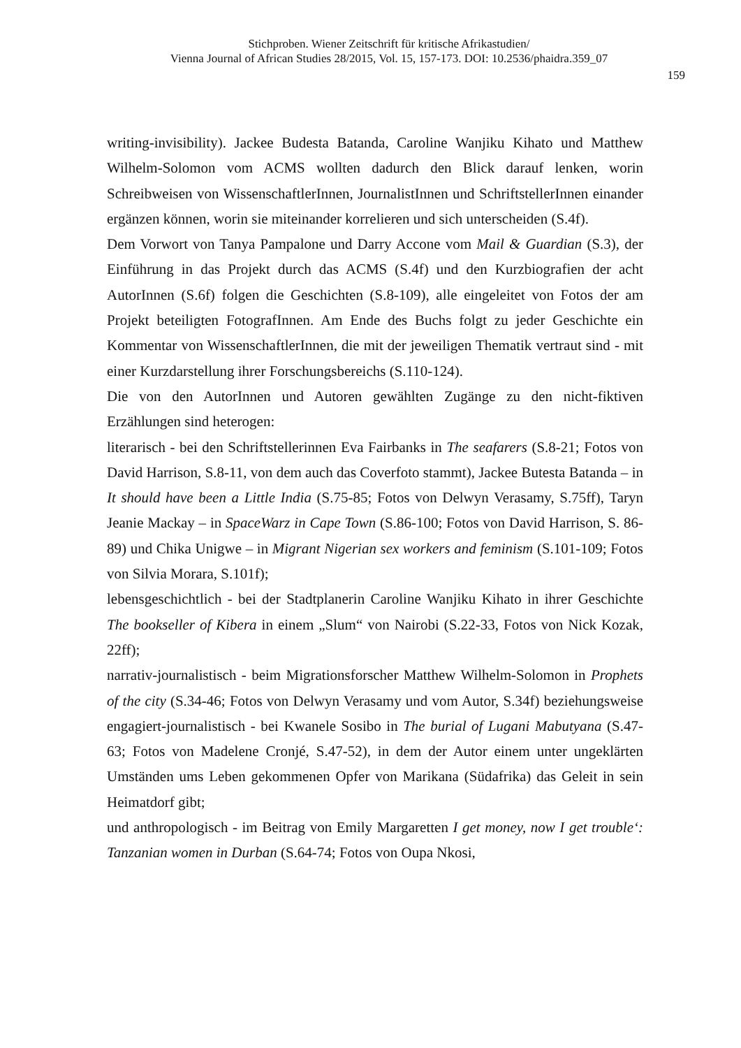Stichproben. Wiener Zeitschrift für kritische Afrikastudien/
Vienna Journal of African Studies 28/2015, Vol. 15, 157-173. DOI: 10.2536/phaidra.359_07
159
writing-invisibility). Jackee Budesta Batanda, Caroline Wanjiku Kihato und Matthew Wilhelm-Solomon vom ACMS wollten dadurch den Blick darauf lenken, worin Schreibweisen von WissenschaftlerInnen, JournalistInnen und SchriftstellerInnen einander ergänzen können, worin sie miteinander korrelieren und sich unterscheiden (S.4f).
Dem Vorwort von Tanya Pampalone und Darry Accone vom Mail & Guardian (S.3), der Einführung in das Projekt durch das ACMS (S.4f) und den Kurzbiografien der acht AutorInnen (S.6f) folgen die Geschichten (S.8-109), alle eingeleitet von Fotos der am Projekt beteiligten FotografInnen. Am Ende des Buchs folgt zu jeder Geschichte ein Kommentar von WissenschaftlerInnen, die mit der jeweiligen Thematik vertraut sind - mit einer Kurzdarstellung ihrer Forschungsbereichs (S.110-124).
Die von den AutorInnen und Autoren gewählten Zugänge zu den nicht-fiktiven Erzählungen sind heterogen:
literarisch - bei den Schriftstellerinnen Eva Fairbanks in The seafarers (S.8-21; Fotos von David Harrison, S.8-11, von dem auch das Coverfoto stammt), Jackee Butesta Batanda – in It should have been a Little India (S.75-85; Fotos von Delwyn Verasamy, S.75ff), Taryn Jeanie Mackay – in SpaceWarz in Cape Town (S.86-100; Fotos von David Harrison, S. 86-89) und Chika Unigwe – in Migrant Nigerian sex workers and feminism (S.101-109; Fotos von Silvia Morara, S.101f);
lebensgeschichtlich - bei der Stadtplanerin Caroline Wanjiku Kihato in ihrer Geschichte The bookseller of Kibera in einem „Slum“ von Nairobi (S.22-33, Fotos von Nick Kozak, 22ff);
narrativ-journalistisch - beim Migrationsforscher Matthew Wilhelm-Solomon in Prophets of the city (S.34-46; Fotos von Delwyn Verasamy und vom Autor, S.34f) beziehungsweise engagiert-journalistisch - bei Kwanele Sosibo in The burial of Lugani Mabutyana (S.47-63; Fotos von Madelene Cronjé, S.47-52), in dem der Autor einem unter ungeklärten Umständen ums Leben gekommenen Opfer von Marikana (Südafrika) das Geleit in sein Heimatdorf gibt;
und anthropologisch - im Beitrag von Emily Margaretten I get money, now I get trouble‘: Tanzanian women in Durban (S.64-74; Fotos von Oupa Nkosi,